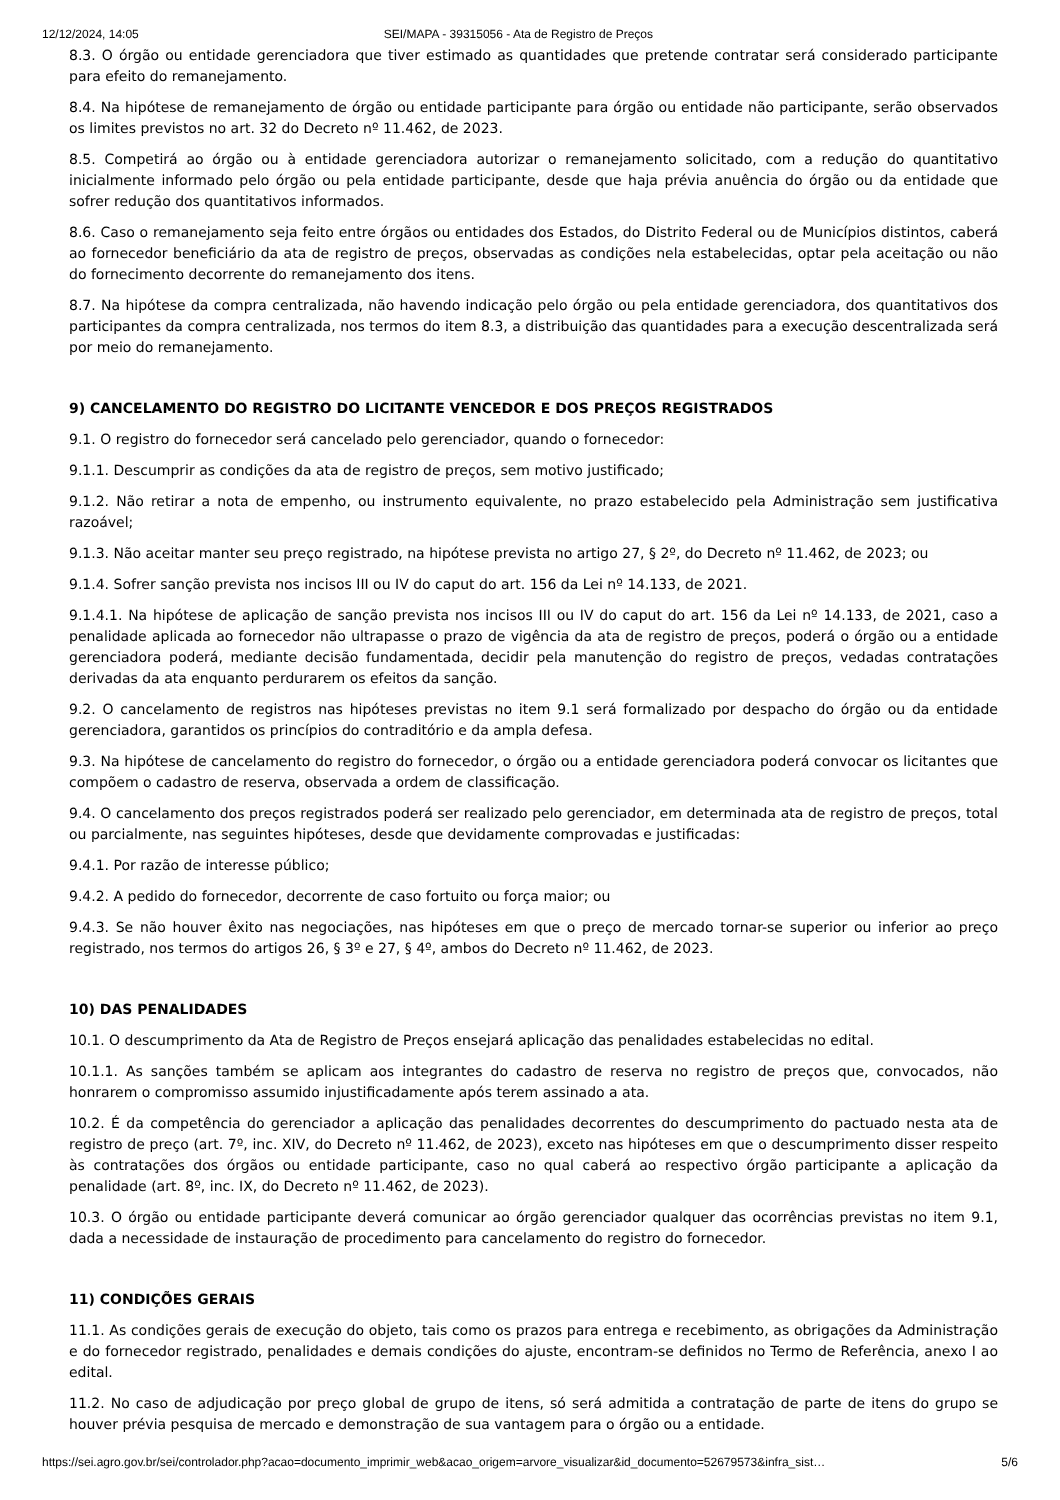12/12/2024, 14:05 SEI/MAPA - 39315056 - Ata de Registro de Preços
8.3. O órgão ou entidade gerenciadora que tiver estimado as quantidades que pretende contratar será considerado participante para efeito do remanejamento.
8.4. Na hipótese de remanejamento de órgão ou entidade participante para órgão ou entidade não participante, serão observados os limites previstos no art. 32 do Decreto nº 11.462, de 2023.
8.5. Competirá ao órgão ou à entidade gerenciadora autorizar o remanejamento solicitado, com a redução do quantitativo inicialmente informado pelo órgão ou pela entidade participante, desde que haja prévia anuência do órgão ou da entidade que sofrer redução dos quantitativos informados.
8.6. Caso o remanejamento seja feito entre órgãos ou entidades dos Estados, do Distrito Federal ou de Municípios distintos, caberá ao fornecedor beneficiário da ata de registro de preços, observadas as condições nela estabelecidas, optar pela aceitação ou não do fornecimento decorrente do remanejamento dos itens.
8.7. Na hipótese da compra centralizada, não havendo indicação pelo órgão ou pela entidade gerenciadora, dos quantitativos dos participantes da compra centralizada, nos termos do item 8.3, a distribuição das quantidades para a execução descentralizada será por meio do remanejamento.
9) CANCELAMENTO DO REGISTRO DO LICITANTE VENCEDOR E DOS PREÇOS REGISTRADOS
9.1. O registro do fornecedor será cancelado pelo gerenciador, quando o fornecedor:
9.1.1. Descumprir as condições da ata de registro de preços, sem motivo justificado;
9.1.2. Não retirar a nota de empenho, ou instrumento equivalente, no prazo estabelecido pela Administração sem justificativa razoável;
9.1.3. Não aceitar manter seu preço registrado, na hipótese prevista no artigo 27, § 2º, do Decreto nº 11.462, de 2023; ou
9.1.4. Sofrer sanção prevista nos incisos III ou IV do caput do art. 156 da Lei nº 14.133, de 2021.
9.1.4.1. Na hipótese de aplicação de sanção prevista nos incisos III ou IV do caput do art. 156 da Lei nº 14.133, de 2021, caso a penalidade aplicada ao fornecedor não ultrapasse o prazo de vigência da ata de registro de preços, poderá o órgão ou a entidade gerenciadora poderá, mediante decisão fundamentada, decidir pela manutenção do registro de preços, vedadas contratações derivadas da ata enquanto perdurarem os efeitos da sanção.
9.2. O cancelamento de registros nas hipóteses previstas no item 9.1 será formalizado por despacho do órgão ou da entidade gerenciadora, garantidos os princípios do contraditório e da ampla defesa.
9.3. Na hipótese de cancelamento do registro do fornecedor, o órgão ou a entidade gerenciadora poderá convocar os licitantes que compõem o cadastro de reserva, observada a ordem de classificação.
9.4. O cancelamento dos preços registrados poderá ser realizado pelo gerenciador, em determinada ata de registro de preços, total ou parcialmente, nas seguintes hipóteses, desde que devidamente comprovadas e justificadas:
9.4.1. Por razão de interesse público;
9.4.2. A pedido do fornecedor, decorrente de caso fortuito ou força maior; ou
9.4.3. Se não houver êxito nas negociações, nas hipóteses em que o preço de mercado tornar-se superior ou inferior ao preço registrado, nos termos do artigos 26, § 3º e 27, § 4º, ambos do Decreto nº 11.462, de 2023.
10) DAS PENALIDADES
10.1. O descumprimento da Ata de Registro de Preços ensejará aplicação das penalidades estabelecidas no edital.
10.1.1. As sanções também se aplicam aos integrantes do cadastro de reserva no registro de preços que, convocados, não honrarem o compromisso assumido injustificadamente após terem assinado a ata.
10.2. É da competência do gerenciador a aplicação das penalidades decorrentes do descumprimento do pactuado nesta ata de registro de preço (art. 7º, inc. XIV, do Decreto nº 11.462, de 2023), exceto nas hipóteses em que o descumprimento disser respeito às contratações dos órgãos ou entidade participante, caso no qual caberá ao respectivo órgão participante a aplicação da penalidade (art. 8º, inc. IX, do Decreto nº 11.462, de 2023).
10.3. O órgão ou entidade participante deverá comunicar ao órgão gerenciador qualquer das ocorrências previstas no item 9.1, dada a necessidade de instauração de procedimento para cancelamento do registro do fornecedor.
11) CONDIÇÕES GERAIS
11.1. As condições gerais de execução do objeto, tais como os prazos para entrega e recebimento, as obrigações da Administração e do fornecedor registrado, penalidades e demais condições do ajuste, encontram-se definidos no Termo de Referência, anexo I ao edital.
11.2. No caso de adjudicação por preço global de grupo de itens, só será admitida a contratação de parte de itens do grupo se houver prévia pesquisa de mercado e demonstração de sua vantagem para o órgão ou a entidade.
https://sei.agro.gov.br/sei/controlador.php?acao=documento_imprimir_web&acao_origem=arvore_visualizar&id_documento=52679573&infra_sist… 5/6